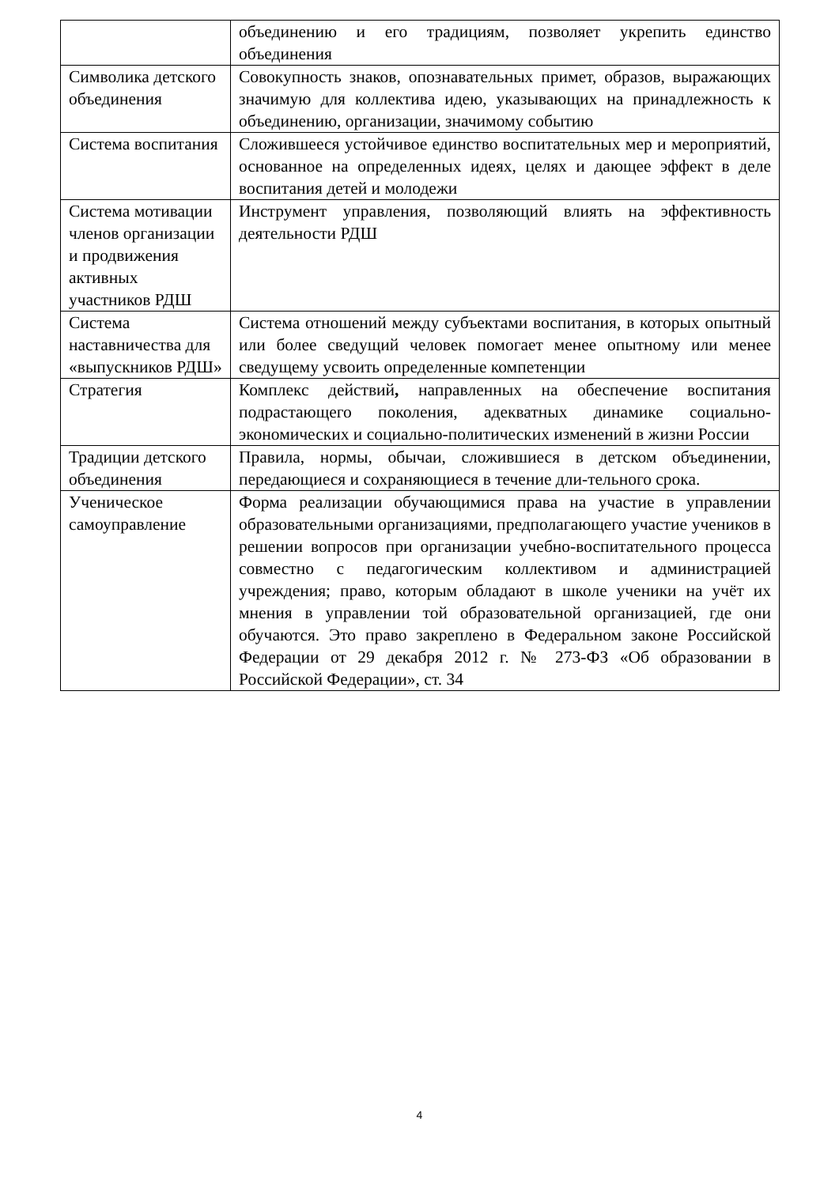| | объединению и его традициям, позволяет укрепить единство объединения |
| Символика детского объединения | Совокупность знаков, опознавательных примет, образов, выражающих значимую для коллектива идею, указывающих на принадлежность к объединению, организации, значимому событию |
| Система воспитания | Сложившееся устойчивое единство воспитательных мер и мероприятий, основанное на определенных идеях, целях и дающее эффект в деле воспитания детей и молодежи |
| Система мотивации членов организации и продвижения активных участников РДШ | Инструмент управления, позволяющий влиять на эффективность деятельности РДШ |
| Система наставничества для «выпускников РДШ» | Система отношений между субъектами воспитания, в которых опытный или более сведущий человек помогает менее опытному или менее сведущему усвоить определенные компетенции |
| Стратегия | Комплекс действий , направленных на обеспечение воспитания подрастающего поколения, адекватных динамике социально-экономических и социально-политических изменений в жизни России |
| Традиции детского объединения | Правила, нормы, обычаи, сложившиеся в детском объединении, передающиеся и сохраняющиеся в течение дли-тельного срока. |
| Ученическое самоуправление | Форма реализации обучающимися права на участие в управлении образовательными организациями, предполагающего участие учеников в решении вопросов при организации учебно-воспитательного процесса совместно с педагогическим коллективом и администрацией учреждения; право, которым обладают в школе ученики на учёт их мнения в управлении той образовательной организацией, где они обучаются. Это право закреплено в Федеральном законе Российской Федерации от 29 декабря 2012 г. № 273-ФЗ «Об образовании в Российской Федерации», ст. 34 |
4